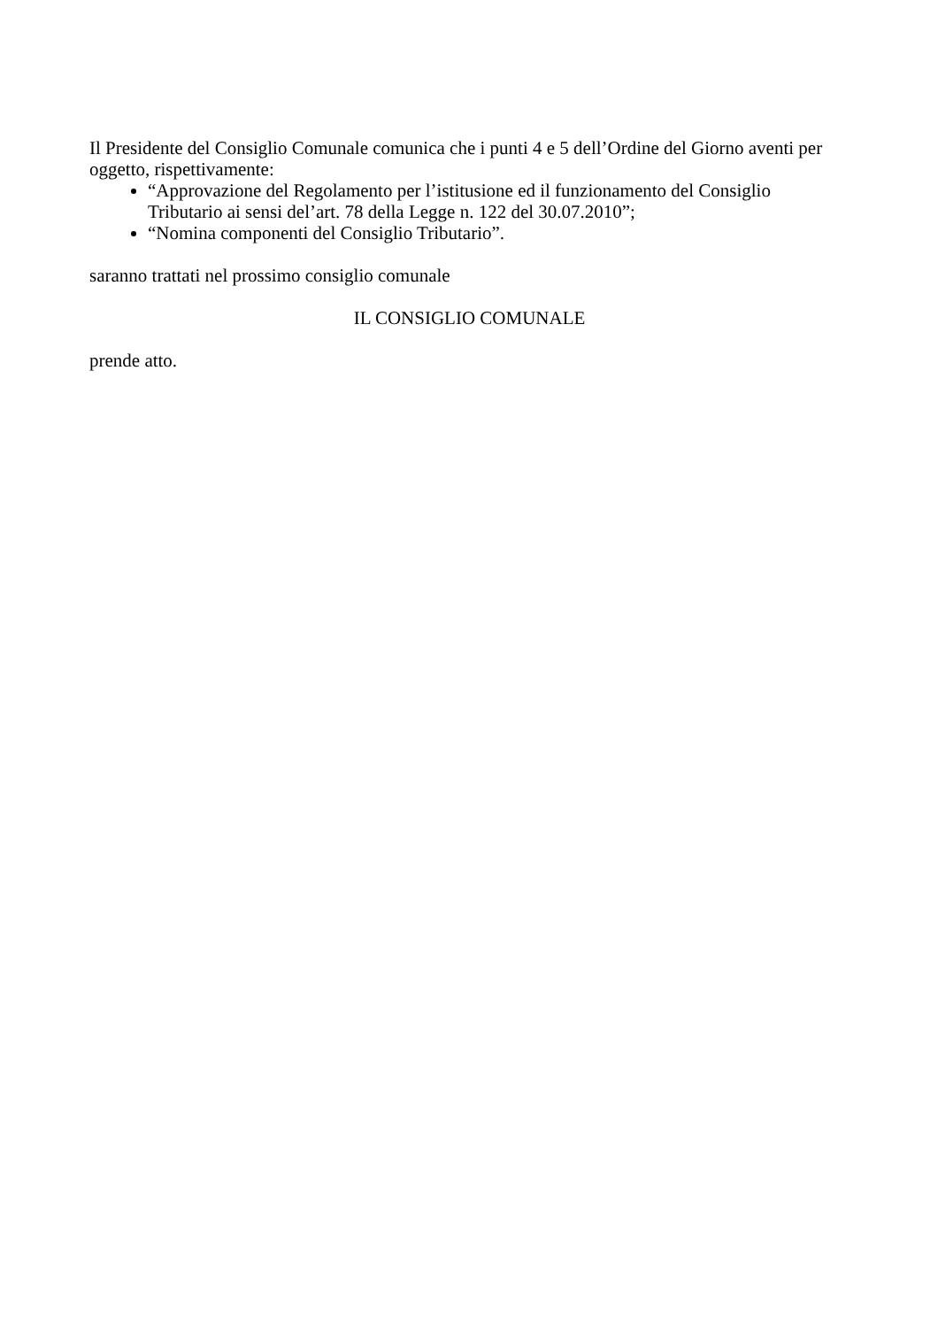Il Presidente del Consiglio Comunale comunica che i punti 4 e 5 dell’Ordine del Giorno aventi per oggetto, rispettivamente:
“Approvazione del Regolamento per l’istitusione ed il funzionamento del Consiglio Tributario ai sensi del’art. 78 della Legge n. 122 del 30.07.2010”;
“Nomina componenti del Consiglio Tributario”.
saranno trattati nel prossimo consiglio comunale
IL CONSIGLIO COMUNALE
prende atto.